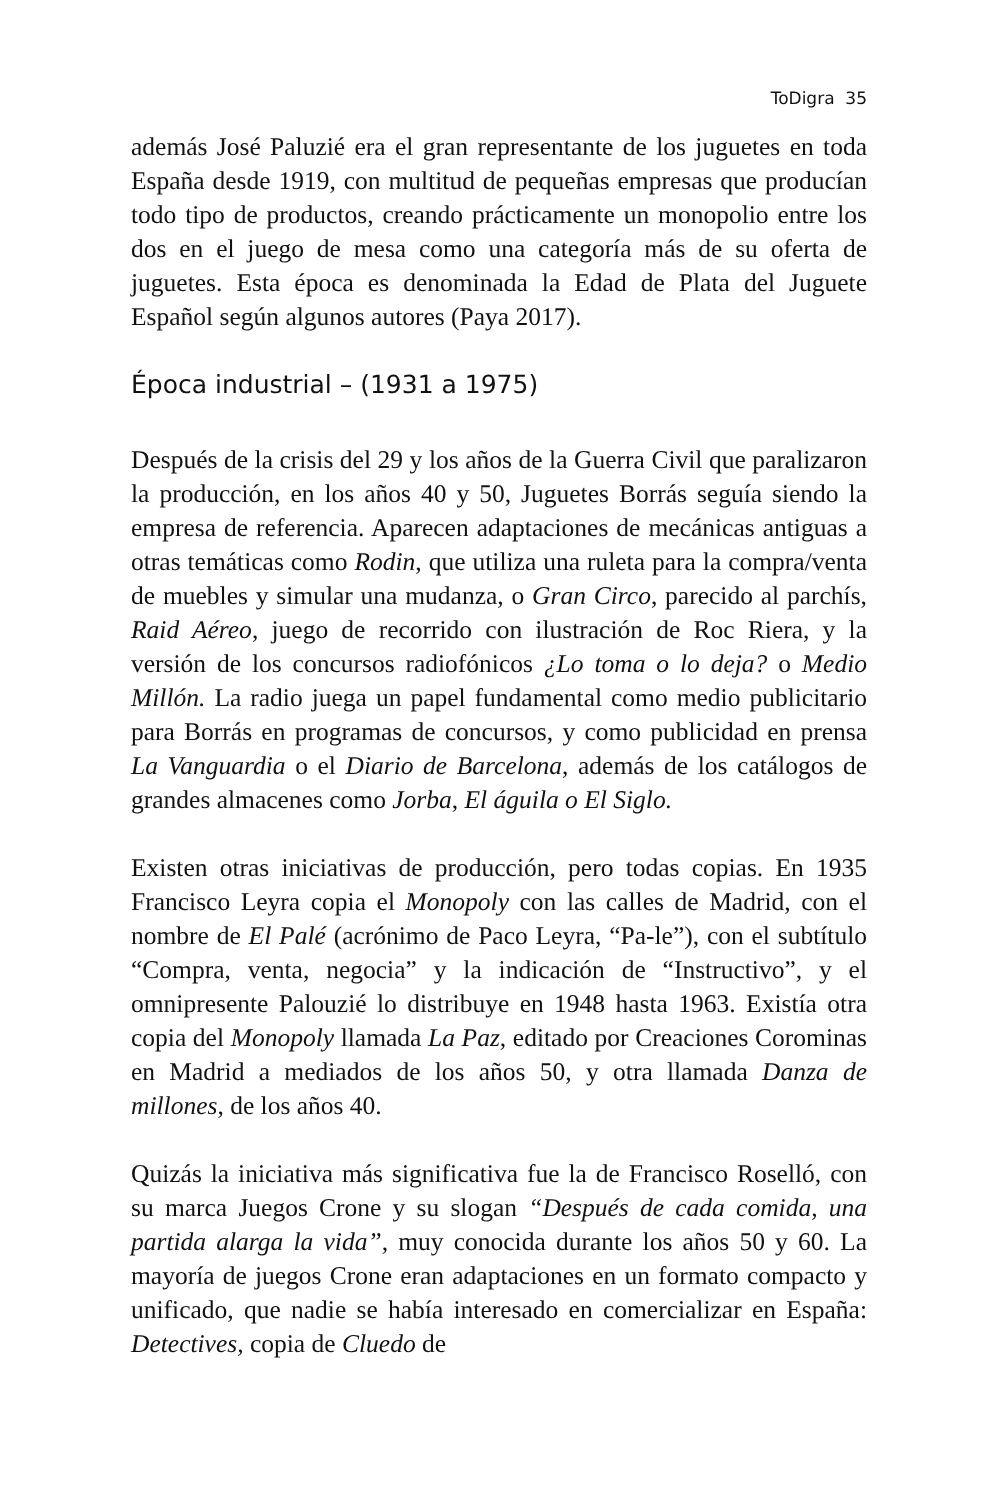ToDigra 35
además José Paluzié era el gran representante de los juguetes en toda España desde 1919, con multitud de pequeñas empresas que producían todo tipo de productos, creando prácticamente un monopolio entre los dos en el juego de mesa como una categoría más de su oferta de juguetes. Esta época es denominada la Edad de Plata del Juguete Español según algunos autores (Paya 2017).
Época industrial – (1931 a 1975)
Después de la crisis del 29 y los años de la Guerra Civil que paralizaron la producción, en los años 40 y 50, Juguetes Borrás seguía siendo la empresa de referencia. Aparecen adaptaciones de mecánicas antiguas a otras temáticas como Rodin, que utiliza una ruleta para la compra/venta de muebles y simular una mudanza, o Gran Circo, parecido al parchís, Raid Aéreo, juego de recorrido con ilustración de Roc Riera, y la versión de los concursos radiofónicos ¿Lo toma o lo deja? o Medio Millón. La radio juega un papel fundamental como medio publicitario para Borrás en programas de concursos, y como publicidad en prensa La Vanguardia o el Diario de Barcelona, además de los catálogos de grandes almacenes como Jorba, El águila o El Siglo.
Existen otras iniciativas de producción, pero todas copias. En 1935 Francisco Leyra copia el Monopoly con las calles de Madrid, con el nombre de El Palé (acrónimo de Paco Leyra, “Pa-le”), con el subtítulo “Compra, venta, negocia” y la indicación de “Instructivo”, y el omnipresente Palouzié lo distribuye en 1948 hasta 1963. Existía otra copia del Monopoly llamada La Paz, editado por Creaciones Corominas en Madrid a mediados de los años 50, y otra llamada Danza de millones, de los años 40.
Quizás la iniciativa más significativa fue la de Francisco Roselló, con su marca Juegos Crone y su slogan “Después de cada comida, una partida alarga la vida”, muy conocida durante los años 50 y 60. La mayoría de juegos Crone eran adaptaciones en un formato compacto y unificado, que nadie se había interesado en comercializar en España: Detectives, copia de Cluedo de